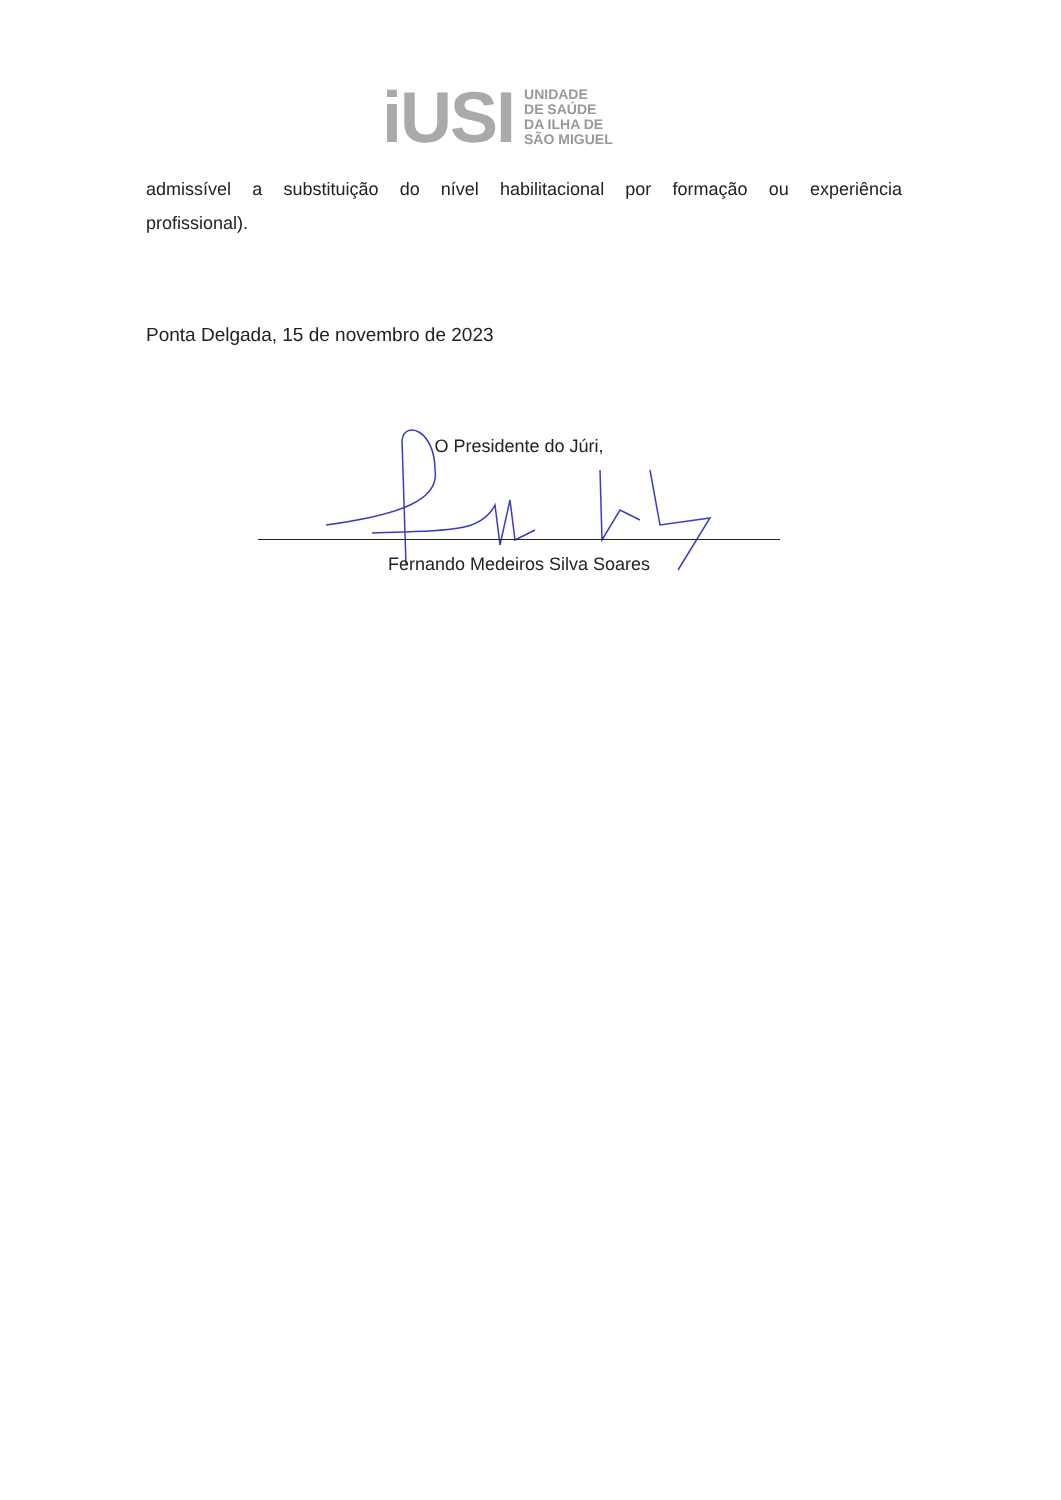iUSI
UNIDADE
DE SAÚDE
DA ILHA DE
SÃO MIGUEL
admissível a substituição do nível habilitacional por formação ou experiência
profissional).
Ponta Delgada, 15 de novembro de 2023
O Presidente do Júri,
Fernando Medeiros Silva Soares